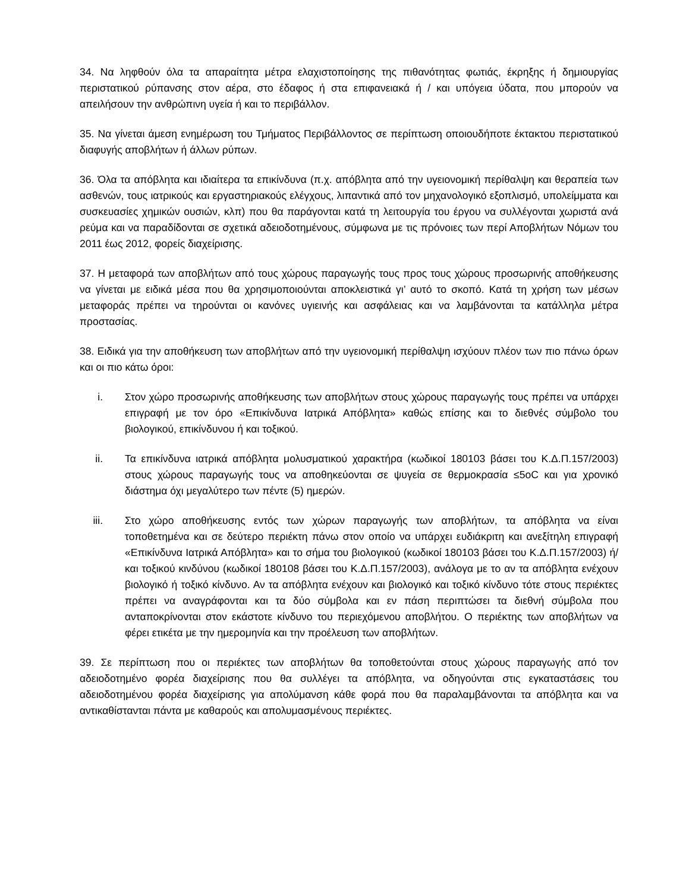34. Να ληφθούν όλα τα απαραίτητα μέτρα ελαχιστοποίησης της πιθανότητας φωτιάς, έκρηξης ή δημιουργίας περιστατικού ρύπανσης στον αέρα, στο έδαφος ή στα επιφανειακά ή / και υπόγεια ύδατα, που μπορούν να απειλήσουν την ανθρώπινη υγεία ή και το περιβάλλον.
35. Να γίνεται άμεση ενημέρωση του Τμήματος Περιβάλλοντος σε περίπτωση οποιουδήποτε έκτακτου περιστατικού διαφυγής αποβλήτων ή άλλων ρύπων.
36. Όλα τα απόβλητα και ιδιαίτερα τα επικίνδυνα (π.χ. απόβλητα από την υγειονομική περίθαλψη και θεραπεία των ασθενών, τους ιατρικούς και εργαστηριακούς ελέγχους, λιπαντικά από τον μηχανολογικό εξοπλισμό, υπολείμματα και συσκευασίες χημικών ουσιών, κλπ) που θα παράγονται κατά τη λειτουργία του έργου να συλλέγονται χωριστά ανά ρεύμα και να παραδίδονται σε σχετικά αδειοδοτημένους, σύμφωνα με τις πρόνοιες των περί Αποβλήτων Νόμων του 2011 έως 2012, φορείς διαχείρισης.
37. Η μεταφορά των αποβλήτων από τους χώρους παραγωγής τους προς τους χώρους προσωρινής αποθήκευσης να γίνεται με ειδικά μέσα που θα χρησιμοποιούνται αποκλειστικά γι’ αυτό το σκοπό. Κατά τη χρήση των μέσων μεταφοράς πρέπει να τηρούνται οι κανόνες υγιεινής και ασφάλειας και να λαμβάνονται τα κατάλληλα μέτρα προστασίας.
38. Ειδικά για την αποθήκευση των αποβλήτων από την υγειονομική περίθαλψη ισχύουν πλέον των πιο πάνω όρων και οι πιο κάτω όροι:
i. Στον χώρο προσωρινής αποθήκευσης των αποβλήτων στους χώρους παραγωγής τους πρέπει να υπάρχει επιγραφή με τον όρο «Επικίνδυνα Ιατρικά Απόβλητα» καθώς επίσης και το διεθνές σύμβολο του βιολογικού, επικίνδυνου ή και τοξικού.
ii. Τα επικίνδυνα ιατρικά απόβλητα μολυσματικού χαρακτήρα (κωδικοί 180103 βάσει του Κ.Δ.Π.157/2003) στους χώρους παραγωγής τους να αποθηκεύονται σε ψυγεία σε θερμοκρασία ≤5oC και για χρονικό διάστημα όχι μεγαλύτερο των πέντε (5) ημερών.
iii. Στο χώρο αποθήκευσης εντός των χώρων παραγωγής των αποβλήτων, τα απόβλητα να είναι τοποθετημένα και σε δεύτερο περιέκτη πάνω στον οποίο να υπάρχει ευδιάκριτη και ανεξίτηλη επιγραφή «Επικίνδυνα Ιατρικά Απόβλητα» και το σήμα του βιολογικού (κωδικοί 180103 βάσει του Κ.Δ.Π.157/2003) ή/και τοξικού κινδύνου (κωδικοί 180108 βάσει του Κ.Δ.Π.157/2003), ανάλογα με το αν τα απόβλητα ενέχουν βιολογικό ή τοξικό κίνδυνο. Αν τα απόβλητα ενέχουν και βιολογικό και τοξικό κίνδυνο τότε στους περιέκτες πρέπει να αναγράφονται και τα δύο σύμβολα και εν πάση περιπτώσει τα διεθνή σύμβολα που ανταποκρίνονται στον εκάστοτε κίνδυνο του περιεχόμενου αποβλήτου. Ο περιέκτης των αποβλήτων να φέρει ετικέτα με την ημερομηνία και την προέλευση των αποβλήτων.
39. Σε περίπτωση που οι περιέκτες των αποβλήτων θα τοποθετούνται στους χώρους παραγωγής από τον αδειοδοτημένο φορέα διαχείρισης που θα συλλέγει τα απόβλητα, να οδηγούνται στις εγκαταστάσεις του αδειοδοτημένου φορέα διαχείρισης για απολύμανση κάθε φορά που θα παραλαμβάνονται τα απόβλητα και να αντικαθίστανται πάντα με καθαρούς και απολυμασμένους περιέκτες.